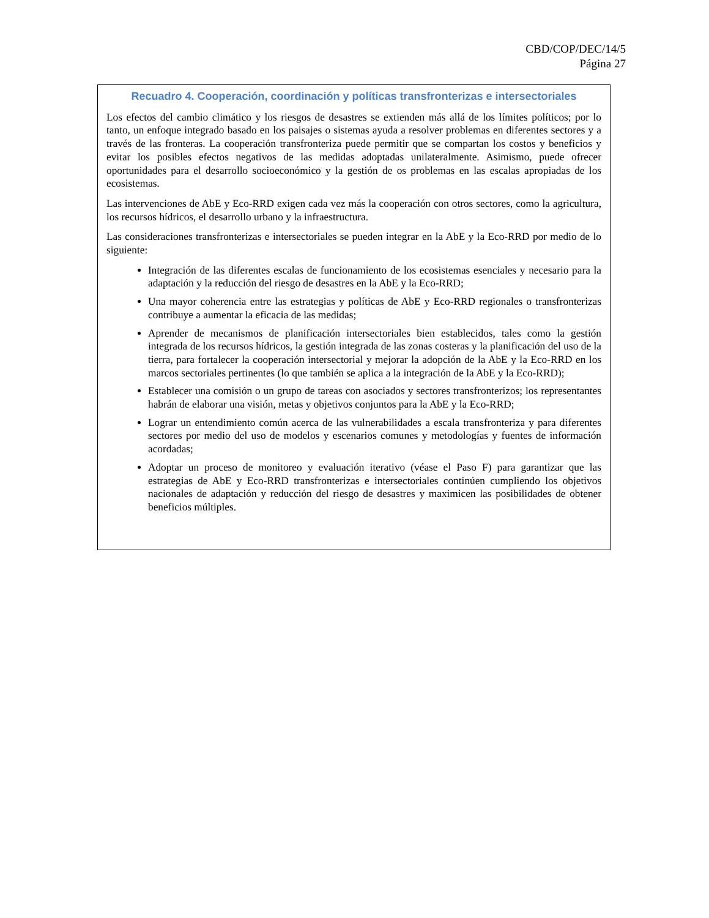CBD/COP/DEC/14/5
Página 27
Recuadro 4. Cooperación, coordinación y políticas transfronterizas e intersectoriales
Los efectos del cambio climático y los riesgos de desastres se extienden más allá de los límites políticos; por lo tanto, un enfoque integrado basado en los paisajes o sistemas ayuda a resolver problemas en diferentes sectores y a través de las fronteras. La cooperación transfronteriza puede permitir que se compartan los costos y beneficios y evitar los posibles efectos negativos de las medidas adoptadas unilateralmente. Asimismo, puede ofrecer oportunidades para el desarrollo socioeconómico y la gestión de os problemas en las escalas apropiadas de los ecosistemas.
Las intervenciones de AbE y Eco-RRD exigen cada vez más la cooperación con otros sectores, como la agricultura, los recursos hídricos, el desarrollo urbano y la infraestructura.
Las consideraciones transfronterizas e intersectoriales se pueden integrar en la AbE y la Eco-RRD por medio de lo siguiente:
Integración de las diferentes escalas de funcionamiento de los ecosistemas esenciales y necesario para la adaptación y la reducción del riesgo de desastres en la AbE y la Eco-RRD;
Una mayor coherencia entre las estrategias y políticas de AbE y Eco-RRD regionales o transfronterizas contribuye a aumentar la eficacia de las medidas;
Aprender de mecanismos de planificación intersectoriales bien establecidos, tales como la gestión integrada de los recursos hídricos, la gestión integrada de las zonas costeras y la planificación del uso de la tierra, para fortalecer la cooperación intersectorial y mejorar la adopción de la AbE y la Eco-RRD en los marcos sectoriales pertinentes (lo que también se aplica a la integración de la AbE y la Eco-RRD);
Establecer una comisión o un grupo de tareas con asociados y sectores transfronterizos; los representantes habrán de elaborar una visión, metas y objetivos conjuntos para la AbE y la Eco-RRD;
Lograr un entendimiento común acerca de las vulnerabilidades a escala transfronteriza y para diferentes sectores por medio del uso de modelos y escenarios comunes y metodologías y fuentes de información acordadas;
Adoptar un proceso de monitoreo y evaluación iterativo (véase el Paso F) para garantizar que las estrategias de AbE y Eco-RRD transfronterizas e intersectoriales continúen cumpliendo los objetivos nacionales de adaptación y reducción del riesgo de desastres y maximicen las posibilidades de obtener beneficios múltiples.